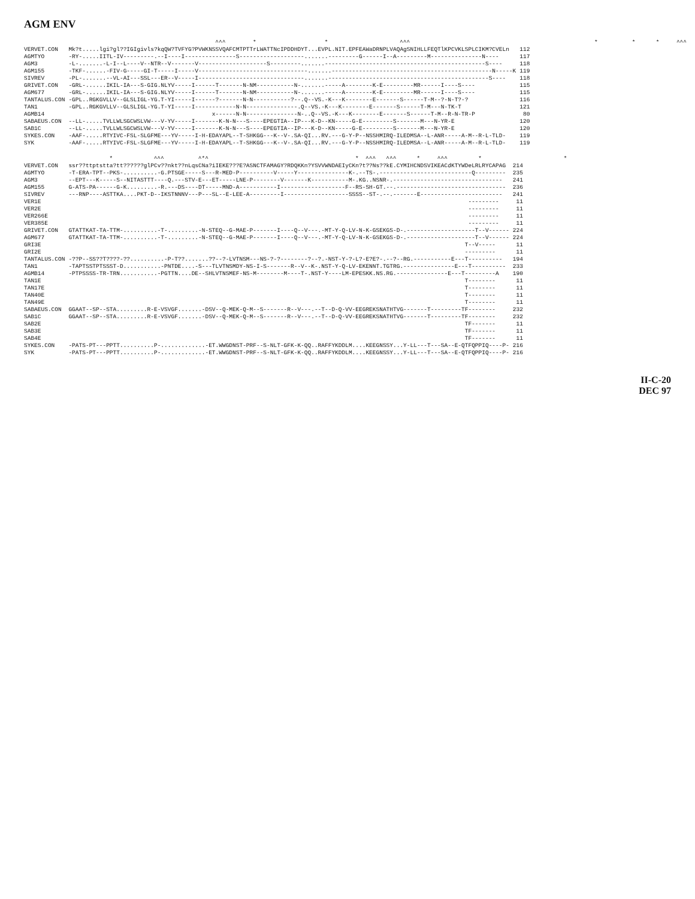AGM ENV
^^^ * * ^^^ * * * ^^^
| VERVET.CON | Mk?t.....lgi?gl??IGIgivls?kqQW?TVFYG?PVWKNSSVQAFCMTPTTrLWATTNcIPDDHDYT...EVPL.NIT.EPFEAWaDRNPLVAQAgSNIHLLFEQTlKPCVKLSPLCIKM?CVELn | 112 |
| AGMTYO | -RY-.....IITL-IV---------.--I----I---------------S-------------------.......---------G------I--A---------M---------------N---- | 117 |
| AGM3 | -L-.......-L-I--L----V--NTR--V-------V--------------------S---------.......-----------------------------------------------S---- | 118 |
| AGM155 | -TKF-......-FIV-G-----GI-T-----I-----V--------------------------------.......-----------------------------------------------N-----K | 119 |
| SIVREV | -PL-.......--VL-AI---SSL---ER--V-----I-------------------------------.......-----------------------------------------------S---- | 118 |
| GRIVET.CON | -GRL-......IKIL-IA---S-GIG.NLYV-----I------T-------N-NM-----------N-.......-----A--------K-E---------MR------I----S---- | 115 |
| AGM677 | -GRL-......IKIL-IA---S-GIG.NLYV-----I------T-------N-NM-----------N-.......-----A--------K-E---------MR------I----S---- | 115 |
| TANTALUS.CON | -GPL..RGKGVLLV--GLSLIGL-YG.T-YI-----I------?-------N-N-----------?--.Q--VS.-K---K--------E-------S------T-M--?-N-T?-? | 116 |
| TAN1 | -GPL..RGKGVLLV--GLSLIGL-YG.T-YI-----I------------N-N---------------.Q--VS.-K---K--------E-------S------T-M---N-TK-T | 121 |
| AGMB14 | x------N-N---------------N-..Q--VS.-K---K--------E-------S------T-M--R-N-TR-P | 80 |
| SABAEUS.CON | --LL-.....TVLLWLSGCWSLVW---V-YV-----I-------K-N-N---S----EPEGTIA--IP---K-D--KN-----G-E---------S-------M---N-YR-E | 120 |
| SAB1C | --LL-.....TVLLWLSGCWSLVW---V-YV-----I-------K-N-N---S----EPEGTIA--IP---K-D--KN-----G-E---------S-------M---N-YR-E | 120 |
| SYKES.CON | -AAF-.....RTYIVC-FSL-SLGFME---YV-----I-H-EDAYAPL--T-SHKGG---K--V-.SA-QI...RV.---G-Y-P--NSSHMIRQ-ILEDMSA--L-ANR-----A-M--R-L-TLD- | 119 |
| SYK | -AAF-.....RTYIVC-FSL-SLGFME---YV-----I-H-EDAYAPL--T-SHKGG---K--V-.SA-QI...RV.---G-Y-P--NSSHMIRQ-ILEDMSA--L-ANR-----A-M--R-L-TLD- | 119 |
* ^^^ ^*^ * ^^^ ^^^ * ^^^ * *
| VERVET.CON | ssr??ttptstta?tt??????glPCv??nkt??nLqsCNa?iIEKE???E?ASNCTFAMAGY?RDQKKn?YSVVWNDAEIyCKn?t??Ns??kE.CYMIHCNDSVIKEACdKTYWDeLRLRYCAPAG | 214 |
| AGMTYO | -T-ERA-TPT--PKS-..........-G.PTSGE-----S---R-MED-P----------V-----Y---------------K-.--TS-.---------------------------Q--------- | 235 |
| AGM3 | --EPT---K-----S--NITASTTT----Q.---STV-E---ET-----LNE-P--------V-------K-----------M-.KG..NSNR-.-------------------------------- | 241 |
| AGM155 | G-ATS-PA------G-K.........-R.---DS----DT-----MND-A-----------I-------------------F--RS-SH-GT.--.-------------------------------- | 236 |
| SIVREV | ---RNP----ASTTKA....PKT-D--IKSTNNNV---P---SL--E-LEE-A---------I-------------------SSSS--ST-.--.-------E------------------------ | 241 |
| VER1E | --------- | 11 |
| VER2E | --------- | 11 |
| VER266E | --------- | 11 |
| VER385E | --------- | 11 |
| GRIVET.CON | GTATTKAT-TA-TTM-..........-T-.........-N-STEQ--G-MAE-P-------I----Q--V---.-MT-Y-Q-LV-N-K-GSEKGS-D-.--------------------T--V------ | 224 |
| AGM677 | GTATTKAT-TA-TTM-..........-T-.........-N-STEQ--G-MAE-P-------I----Q--V---.-MT-Y-Q-LV-N-K-GSEKGS-D-.--------------------T--V------ | 224 |
| GRI3E | T--V----- | 11 |
| GRI2E | --------- | 11 |
| TANTALUS.CON | -??P--SS??T????-??..........-P-T??.......??--?-LVTNSM---NS-?-?--------?--?.-NST-Y-?-L?-E?E?-.--?--RG.-----------E---T---------- | 194 |
| TAN1 | -TAPTSSTPTSSST-D...........-PNTDE....-S---TLVTNSMDY-NS-I-S-------R--V--K-.NST-Y-Q-LV-EKENNT.TGTRG.---------------E---T---------- | 233 |
| AGMB14 | -PTPSSSS-TR-TRN...........-PGTTN....DE--SHLVTNSMEF-NS-M--------M----T-.NST-Y----LM-EPESKK.NS.RG.---------------E---T---------A | 190 |
| TAN1E | T-------- | 11 |
| TAN17E | T-------- | 11 |
| TAN40E | T-------- | 11 |
| TAN49E | T-------- | 11 |
| SABAEUS.CON | GGAAT--SP--STA.........R-E-VSVGF.......-DSV--Q-MEK-Q-M--S-------R--V---.--T--D-Q-VV-EEGREKSNATHTVG-------T---------TF-------- | 232 |
| SAB1C | GGAAT--SP--STA.........R-E-VSVGF.......-DSV--Q-MEK-Q-M--S-------R--V---.--T--D-Q-VV-EEGREKSNATHTVG-------T---------TF-------- | 232 |
| SAB2E | TF------- | 11 |
| SAB3E | TF------- | 11 |
| SAB4E | TF------- | 11 |
| SYKES.CON | -PATS-PT---PPTT..........P-.............-ET.WWGDNST-PRF--S-NLT-GFK-K-QQ..RAFFYKDDLM....KEEGNSSY...Y-LL---T---SA--E-QTFQPPIQ----P- | 216 |
| SYK | -PATS-PT---PPTT..........P-.............-ET.WWGDNST-PRF--S-NLT-GFK-K-QQ..RAFFYKDDLM....KEEGNSSY...Y-LL---T---SA--E-QTFQPPIQ----P- | 216 |
II-C-20
DEC 97